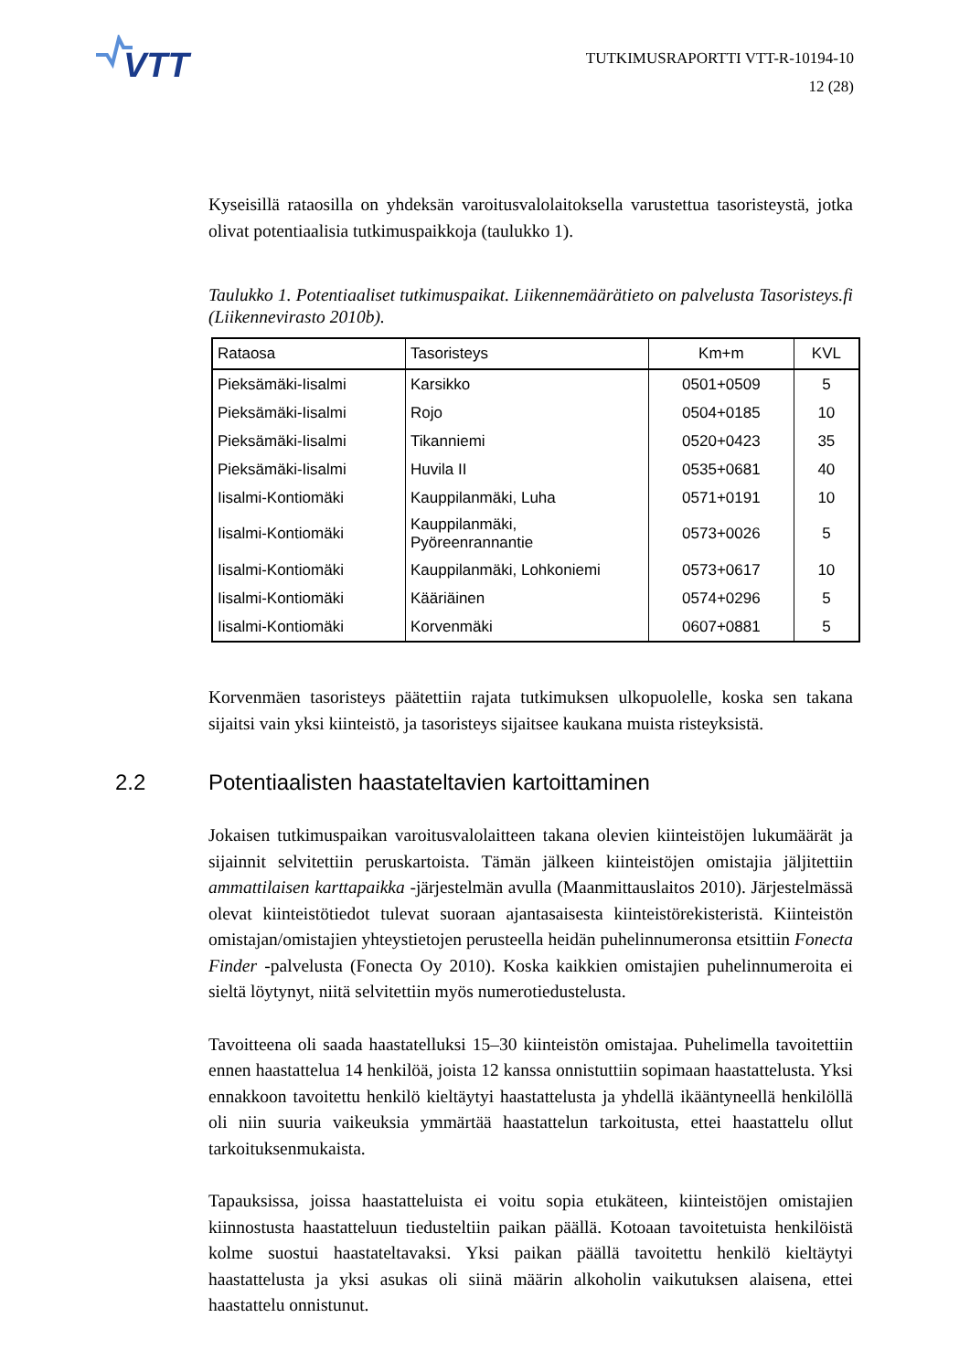VTT
TUTKIMUSRAPORTTI VTT-R-10194-10
12 (28)
Kyseisillä rataosilla on yhdeksän varoitusvalolaitoksella varustettua tasoristeystä, jotka olivat potentiaalisia tutkimuspaikkoja (taulukko 1).
Taulukko 1. Potentiaaliset tutkimuspaikat. Liikennemäärätieto on palvelusta Tasoristeys.fi (Liikennevirasto 2010b).
| Rataosa | Tasoristeys | Km+m | KVL |
| --- | --- | --- | --- |
| Pieksämäki-Iisalmi | Karsikko | 0501+0509 | 5 |
| Pieksämäki-Iisalmi | Rojo | 0504+0185 | 10 |
| Pieksämäki-Iisalmi | Tikanniemi | 0520+0423 | 35 |
| Pieksämäki-Iisalmi | Huvila II | 0535+0681 | 40 |
| Iisalmi-Kontiomäki | Kauppilanmäki, Luha | 0571+0191 | 10 |
| Iisalmi-Kontiomäki | Kauppilanmäki, Pyöreenrannantie | 0573+0026 | 5 |
| Iisalmi-Kontiomäki | Kauppilanmäki, Lohkoniemi | 0573+0617 | 10 |
| Iisalmi-Kontiomäki | Kääriäinen | 0574+0296 | 5 |
| Iisalmi-Kontiomäki | Korvenmäki | 0607+0881 | 5 |
Korvenmäen tasoristeys päätettiin rajata tutkimuksen ulkopuolelle, koska sen takana sijaitsi vain yksi kiinteistö, ja tasoristeys sijaitsee kaukana muista risteyksistä.
2.2 Potentiaalisten haastateltavien kartoittaminen
Jokaisen tutkimuspaikan varoitusvalolaitteen takana olevien kiinteistöjen lukumäärät ja sijainnit selvitettiin peruskartoista. Tämän jälkeen kiinteistöjen omistajia jäljitettiin ammattilaisen karttapaikka -järjestelmän avulla (Maanmittauslaitos 2010). Järjestelmässä olevat kiinteistötiedot tulevat suoraan ajantasaisesta kiinteistörekisteristä. Kiinteistön omistajan/omistajien yhteystietojen perusteella heidän puhelinnumeronsa etsittiin Fonecta Finder -palvelusta (Fonecta Oy 2010). Koska kaikkien omistajien puhelinnumeroita ei sieltä löytynyt, niitä selvitettiin myös numerotiedustelusta.
Tavoitteena oli saada haastatelluksi 15–30 kiinteistön omistajaa. Puhelimella tavoitettiin ennen haastattelua 14 henkilöä, joista 12 kanssa onnistuttiin sopimaan haastattelusta. Yksi ennakkoon tavoitettu henkilö kieltäytyi haastattelusta ja yhdellä ikääntyneellä henkilöllä oli niin suuria vaikeuksia ymmärtää haastattelun tarkoitusta, ettei haastattelu ollut tarkoituksenmukaista.
Tapauksissa, joissa haastatteluista ei voitu sopia etukäteen, kiinteistöjen omistajien kiinnostusta haastatteluun tiedusteltiin paikan päällä. Kotoaan tavoitetuista henkilöistä kolme suostui haastateltavaksi. Yksi paikan päällä tavoitettu henkilö kieltäytyi haastattelusta ja yksi asukas oli siinä määrin alkoholin vaikutuksen alaisena, ettei haastattelu onnistunut.